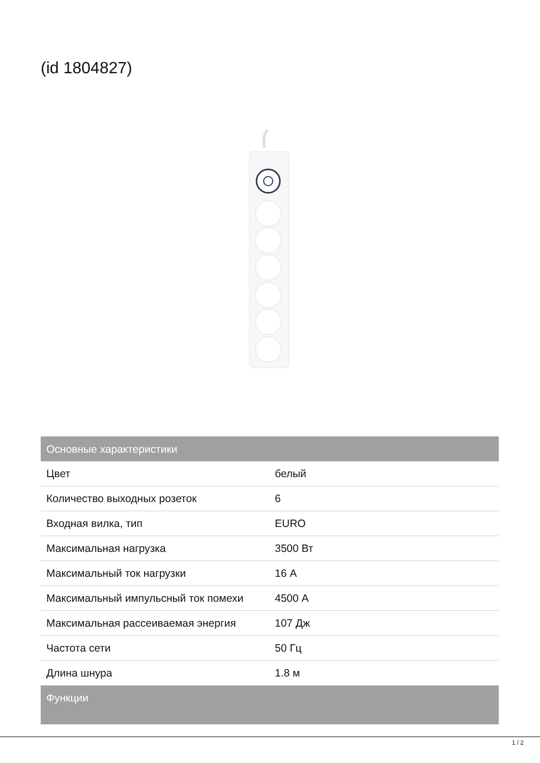(id 1804827)
| Основные характеристики | |
| --- | --- |
| Цвет | белый |
| Количество выходных розеток | 6 |
| Входная вилка, тип | EURO |
| Максимальная нагрузка | 3500 Вт |
| Максимальный ток нагрузки | 16 А |
| Максимальный импульсный ток помехи | 4500 А |
| Максимальная рассеиваемая энергия | 107 Дж |
| Частота сети | 50 Гц |
| Длина шнура | 1.8 м |
| Функции | |
1 / 2